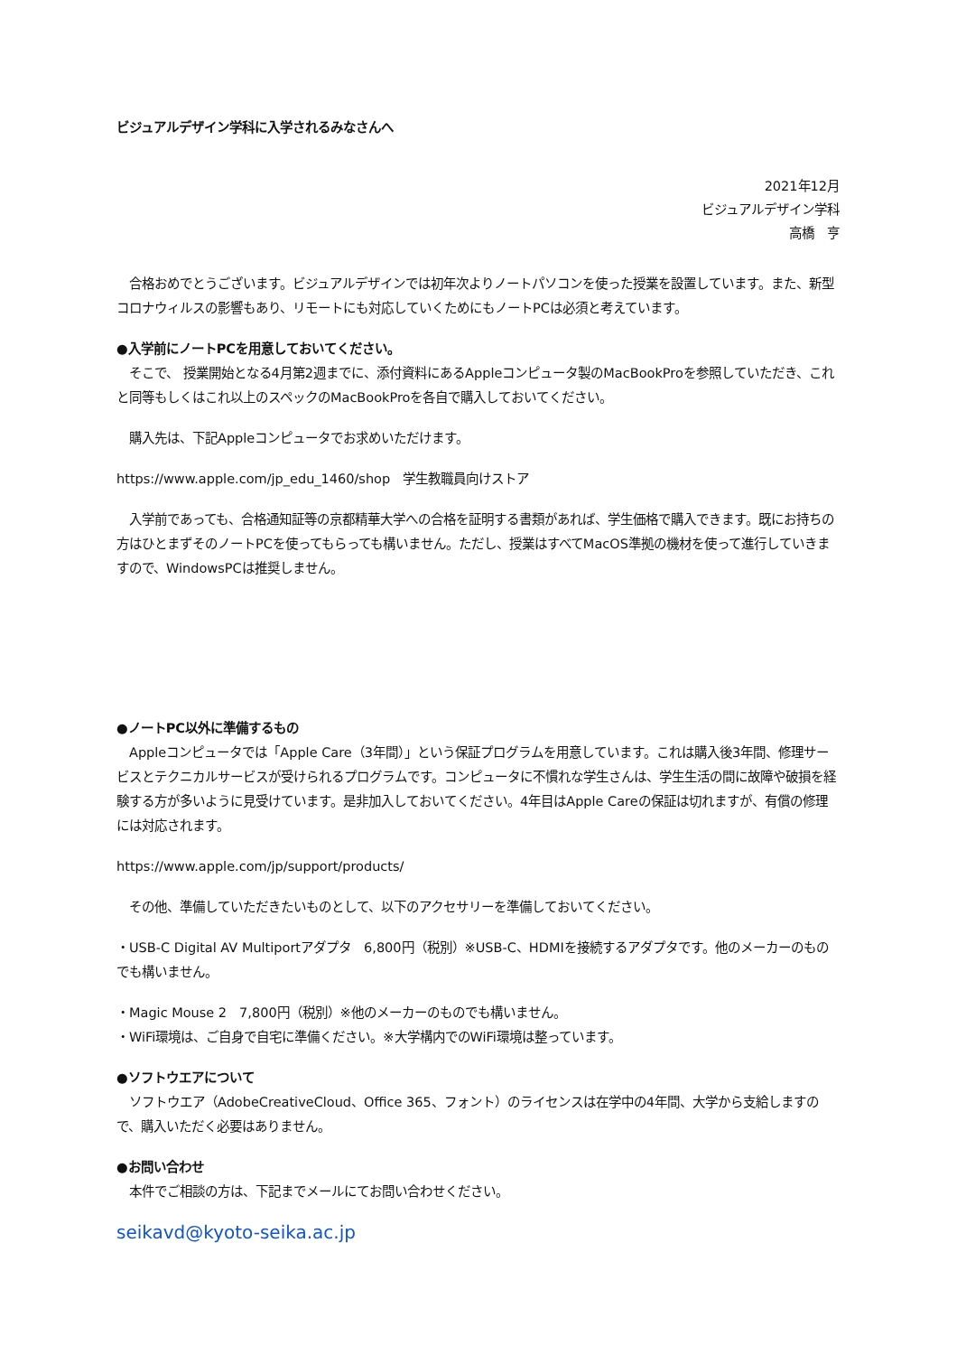ビジュアルデザイン学科に入学されるみなさんへ
2021年12月
ビジュアルデザイン学科
高橋　亨
　合格おめでとうございます。ビジュアルデザインでは初年次よりノートパソコンを使った授業を設置しています。また、新型コロナウィルスの影響もあり、リモートにも対応していくためにもノートPCは必須と考えています。
●入学前にノートPCを用意しておいてください。
　そこで、 授業開始となる4月第2週までに、添付資料にあるAppleコンピュータ製のMacBookProを参照していただき、これと同等もしくはこれ以上のスペックのMacBookProを各自で購入しておいてください。
　購入先は、下記Appleコンピュータでお求めいただけます。
https://www.apple.com/jp_edu_1460/shop　学生教職員向けストア
　入学前であっても、合格通知証等の京都精華大学への合格を証明する書類があれば、学生価格で購入できます。既にお持ちの方はひとまずそのノートPCを使ってもらっても構いません。ただし、授業はすべてMacOS準拠の機材を使って進行していきますので、WindowsPCは推奨しません。
●ノートPC以外に準備するもの
　Appleコンピュータでは「Apple Care（3年間）」という保証プログラムを用意しています。これは購入後3年間、修理サービスとテクニカルサービスが受けられるプログラムです。コンピュータに不慣れな学生さんは、学生生活の間に故障や破損を経験する方が多いように見受けています。是非加入しておいてください。4年目はApple Careの保証は切れますが、有償の修理には対応されます。
https://www.apple.com/jp/support/products/
　その他、準備していただきたいものとして、以下のアクセサリーを準備しておいてください。
・USB-C Digital AV Multiportアダプタ　6,800円（税別）※USB-C、HDMIを接続するアダプタです。他のメーカーのものでも構いません。
・Magic Mouse 2　7,800円（税別）※他のメーカーのものでも構いません。
・WiFi環境は、ご自身で自宅に準備ください。※大学構内でのWiFi環境は整っています。
●ソフトウエアについて
　ソフトウエア（AdobeCreativeCloud、Office 365、フォント）のライセンスは在学中の4年間、大学から支給しますので、購入いただく必要はありません。
●お問い合わせ
　本件でご相談の方は、下記までメールにてお問い合わせください。
seikavd@kyoto-seika.ac.jp